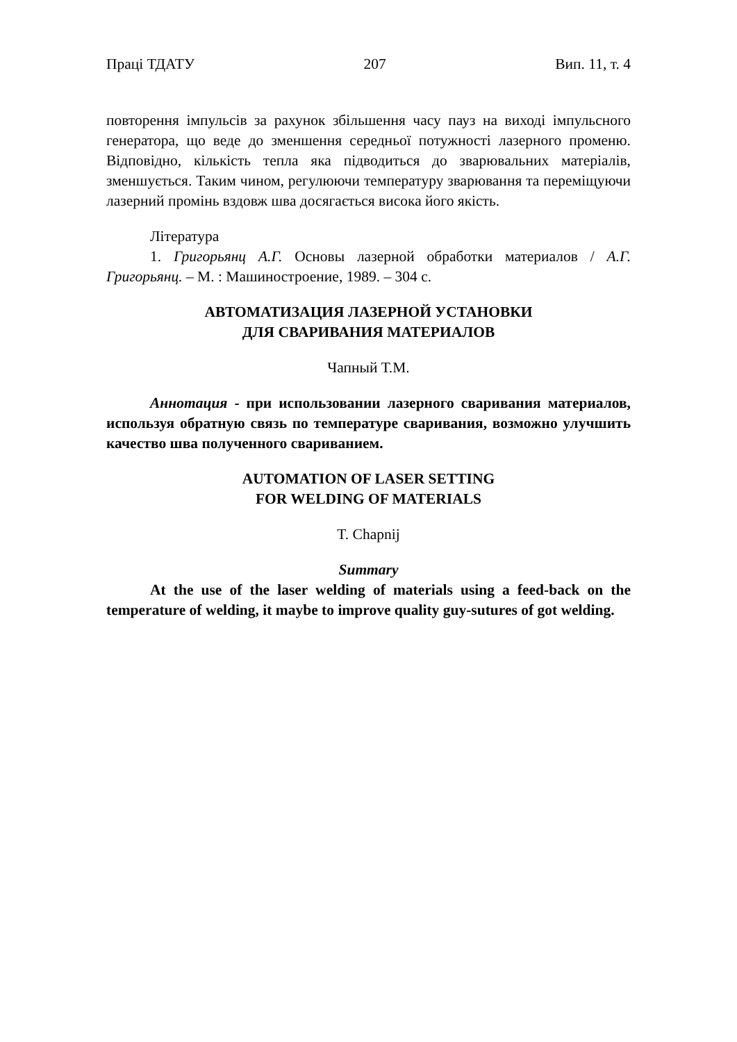Праці ТДАТУ 207 Вип. 11, т. 4
повторення імпульсів за рахунок збільшення часу пауз на виході імпульсного генератора, що веде до зменшення середньої потужності лазерного променю. Відповідно, кількість тепла яка підводиться до зварювальних матеріалів, зменшується. Таким чином, регулюючи температуру зварювання та переміщуючи лазерний промінь вздовж шва досягається висока його якість.
Література
1. Григорьянц А.Г. Основы лазерной обработки материалов / А.Г. Григорьянц. – М. : Машиностроение, 1989. – 304 с.
АВТОМАТИЗАЦИЯ ЛАЗЕРНОЙ УСТАНОВКИ
ДЛЯ СВАРИВАНИЯ МАТЕРИАЛОВ
Чапный Т.М.
Аннотация - при использовании лазерного сваривания материалов, используя обратную связь по температуре сваривания, возможно улучшить качество шва полученного свариванием.
AUTOMATION OF LASER SETTING
FOR WELDING OF MATERIALS
T. Chapnij
Summary
At the use of the laser welding of materials using a feed-back on the temperature of welding, it maybe to improve quality guy-sutures of got welding.